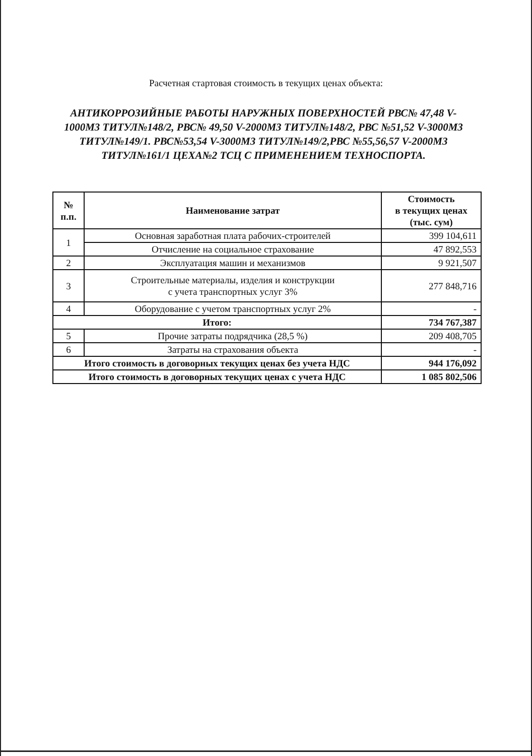Расчетная стартовая стоимость в текущих ценах объекта:
АНТИКОРРОЗИЙНЫЕ РАБОТЫ НАРУЖНЫХ ПОВЕРХНОСТЕЙ РВС№ 47,48 V-1000М3 ТИТУЛ№148/2, РВС№ 49,50 V-2000М3 ТИТУЛ№148/2, РВС №51,52 V-3000М3 ТИТУЛ№149/1. РВС№53,54 V-3000М3 ТИТУЛ№149/2,РВС №55,56,57 V-2000М3 ТИТУЛ№161/1 ЦЕХА№2 ТСЦ С ПРИМЕНЕНИЕМ ТЕХНОСПОРТА.
| № п.п. | Наименование затрат | Стоимость в текущих ценах (тыс. сум) |
| --- | --- | --- |
| 1 | Основная заработная плата рабочих-строителей | 399 104,611 |
| | Отчисление на социальное страхование | 47 892,553 |
| 2 | Эксплуатация машин и механизмов | 9 921,507 |
| 3 | Строительные материалы, изделия и конструкции с учета транспортных услуг 3% | 277 848,716 |
| 4 | Оборудование с учетом транспортных услуг 2% | - |
| Итого: | | 734 767,387 |
| 5 | Прочие затраты подрядчика (28,5 %) | 209 408,705 |
| 6 | Затраты на страхования объекта | - |
| Итого стоимость в договорных текущих ценах без учета НДС | | 944 176,092 |
| Итого стоимость в договорных текущих ценах с учета НДС | | 1 085 802,506 |